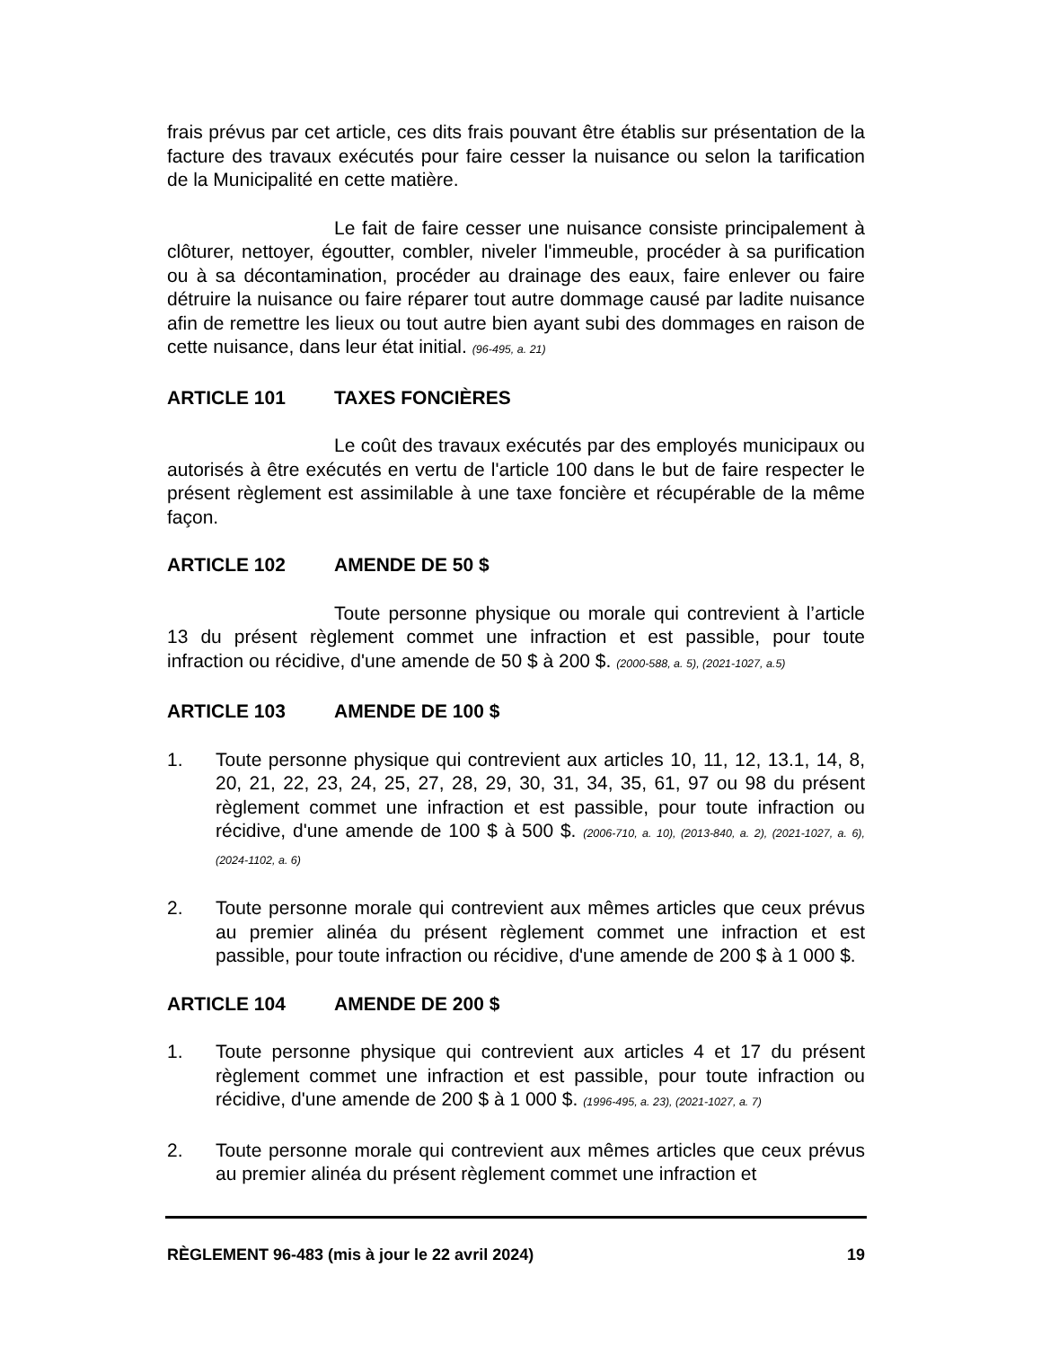frais prévus par cet article, ces dits frais pouvant être établis sur présentation de la facture des travaux exécutés pour faire cesser la nuisance ou selon la tarification de la Municipalité en cette matière.
Le fait de faire cesser une nuisance consiste principalement à clôturer, nettoyer, égoutter, combler, niveler l'immeuble, procéder à sa purification ou à sa décontamination, procéder au drainage des eaux, faire enlever ou faire détruire la nuisance ou faire réparer tout autre dommage causé par ladite nuisance afin de remettre les lieux ou tout autre bien ayant subi des dommages en raison de cette nuisance, dans leur état initial. (96-495, a. 21)
ARTICLE 101 TAXES FONCIÈRES
Le coût des travaux exécutés par des employés municipaux ou autorisés à être exécutés en vertu de l'article 100 dans le but de faire respecter le présent règlement est assimilable à une taxe foncière et récupérable de la même façon.
ARTICLE 102 AMENDE DE 50 $
Toute personne physique ou morale qui contrevient à l’article 13 du présent règlement commet une infraction et est passible, pour toute infraction ou récidive, d'une amende de 50 $ à 200 $. (2000-588, a. 5), (2021-1027, a.5)
ARTICLE 103 AMENDE DE 100 $
1. Toute personne physique qui contrevient aux articles 10, 11, 12, 13.1, 14, 8, 20, 21, 22, 23, 24, 25, 27, 28, 29, 30, 31, 34, 35, 61, 97 ou 98 du présent règlement commet une infraction et est passible, pour toute infraction ou récidive, d'une amende de 100 $ à 500 $. (2006-710, a. 10), (2013-840, a. 2), (2021-1027, a. 6), (2024-1102, a. 6)
2. Toute personne morale qui contrevient aux mêmes articles que ceux prévus au premier alinéa du présent règlement commet une infraction et est passible, pour toute infraction ou récidive, d'une amende de 200 $ à 1 000 $.
ARTICLE 104 AMENDE DE 200 $
1. Toute personne physique qui contrevient aux articles 4 et 17 du présent règlement commet une infraction et est passible, pour toute infraction ou récidive, d'une amende de 200 $ à 1 000 $. (1996-495, a. 23), (2021-1027, a. 7)
2. Toute personne morale qui contrevient aux mêmes articles que ceux prévus au premier alinéa du présent règlement commet une infraction et
RÈGLEMENT 96-483 (mis à jour le 22 avril 2024) 19